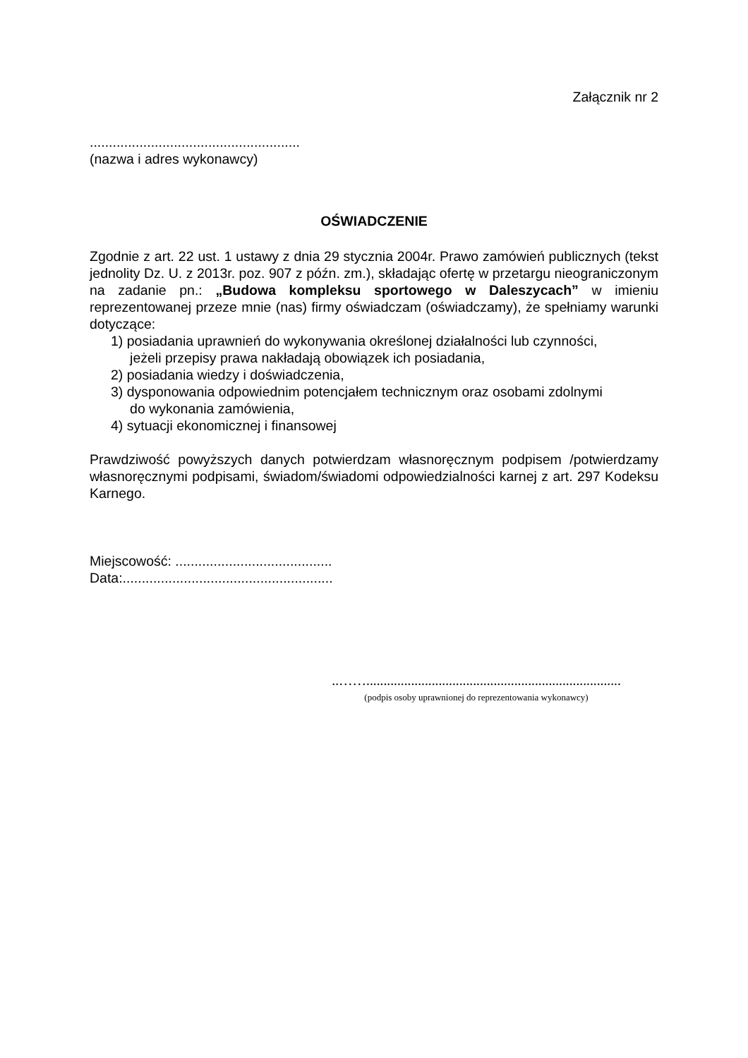Załącznik nr 2
.......................................................
(nazwa i adres wykonawcy)
OŚWIADCZENIE
Zgodnie z art. 22 ust. 1 ustawy z dnia 29 stycznia 2004r. Prawo zamówień publicznych (tekst jednolity Dz. U. z 2013r. poz. 907 z późn. zm.), składając ofertę w przetargu nieograniczonym na zadanie pn.: „Budowa kompleksu sportowego w Daleszycach” w imieniu reprezentowanej przeze mnie (nas) firmy oświadczam (oświadczamy), że spełniamy warunki dotyczące:
1) posiadania uprawnień do wykonywania określonej działalności lub czynności,
jeżeli przepisy prawa nakładają obowiązek ich posiadania,
2) posiadania wiedzy i doświadczenia,
3) dysponowania odpowiednim potencjałem technicznym oraz osobami zdolnymi
do wykonania zamówienia,
4) sytuacji ekonomicznej i finansowej
Prawdziwość powyższych danych potwierdzam własnoręcznym podpisem /potwierdzamy własnoręcznymi podpisami, świadom/świadomi odpowiedzialności karnej z art. 297 Kodeksu Karnego.
Miejscowość: .........................................
Data:.......................................................
..……..........................................................................
(podpis osoby uprawnionej do reprezentowania wykonawcy)